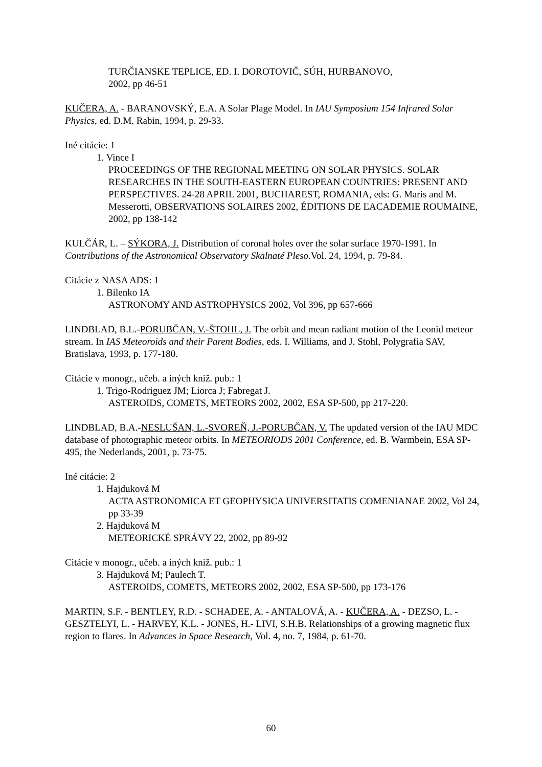TURČIANSKE TEPLICE, ED. I. DOROTOVIČ, SÚH, HURBANOVO,
2002, pp 46-51
KUČERA, A. - BARANOVSKÝ, E.A. A Solar Plage Model. In IAU Symposium 154 Infrared Solar Physics, ed. D.M. Rabin, 1994, p. 29-33.
Iné citácie: 1
1. Vince I
PROCEEDINGS OF THE REGIONAL MEETING ON SOLAR PHYSICS. SOLAR RESEARCHES IN THE SOUTH-EASTERN EUROPEAN COUNTRIES: PRESENT AND PERSPECTIVES. 24-28 APRIL 2001, BUCHAREST, ROMANIA, eds: G. Maris and M. Messerotti, OBSERVATIONS SOLAIRES 2002, ÉDITIONS DE ĽACADEMIE ROUMAINE, 2002, pp 138-142
KULČÁR, L. – SÝKORA, J. Distribution of coronal holes over the solar surface 1970-1991. In Contributions of the Astronomical Observatory Skalnaté Pleso.Vol. 24, 1994, p. 79-84.
Citácie z NASA ADS: 1
1. Bilenko IA
ASTRONOMY AND ASTROPHYSICS 2002, Vol 396, pp 657-666
LINDBLAD, B.L.-PORUBČAN, V.-ŠTOHL, J. The orbit and mean radiant motion of the Leonid meteor stream. In IAS Meteoroids and their Parent Bodies, eds. I. Williams, and J. Stohl, Polygrafia SAV, Bratislava, 1993, p. 177-180.
Citácie v monogr., učeb. a iných kniž. pub.: 1
1. Trigo-Rodriguez JM; Liorca J; Fabregat J.
ASTEROIDS, COMETS, METEORS 2002, 2002, ESA SP-500, pp 217-220.
LINDBLAD, B.A.-NESLUŠAN, L.-SVOREŇ, J.-PORUBČAN, V. The updated version of the IAU MDC database of photographic meteor orbits. In METEORIODS 2001 Conference, ed. B. Warmbein, ESA SP-495, the Nederlands, 2001, p. 73-75.
Iné citácie: 2
1. Hajduková M
ACTA ASTRONOMICA ET GEOPHYSICA UNIVERSITATIS COMENIANAE 2002, Vol 24, pp 33-39
2. Hajduková M
METEORICKÉ SPRÁVY 22, 2002, pp 89-92
Citácie v monogr., učeb. a iných kniž. pub.: 1
3. Hajduková M; Paulech T.
ASTEROIDS, COMETS, METEORS 2002, 2002, ESA SP-500, pp 173-176
MARTIN, S.F. - BENTLEY, R.D. - SCHADEE, A. - ANTALOVÁ, A. - KUČERA, A. - DEZSO, L. - GESZTELYI, L. - HARVEY, K.L. - JONES, H.- LIVI, S.H.B. Relationships of a growing magnetic flux region to flares. In Advances in Space Research, Vol. 4, no. 7, 1984, p. 61-70.
60